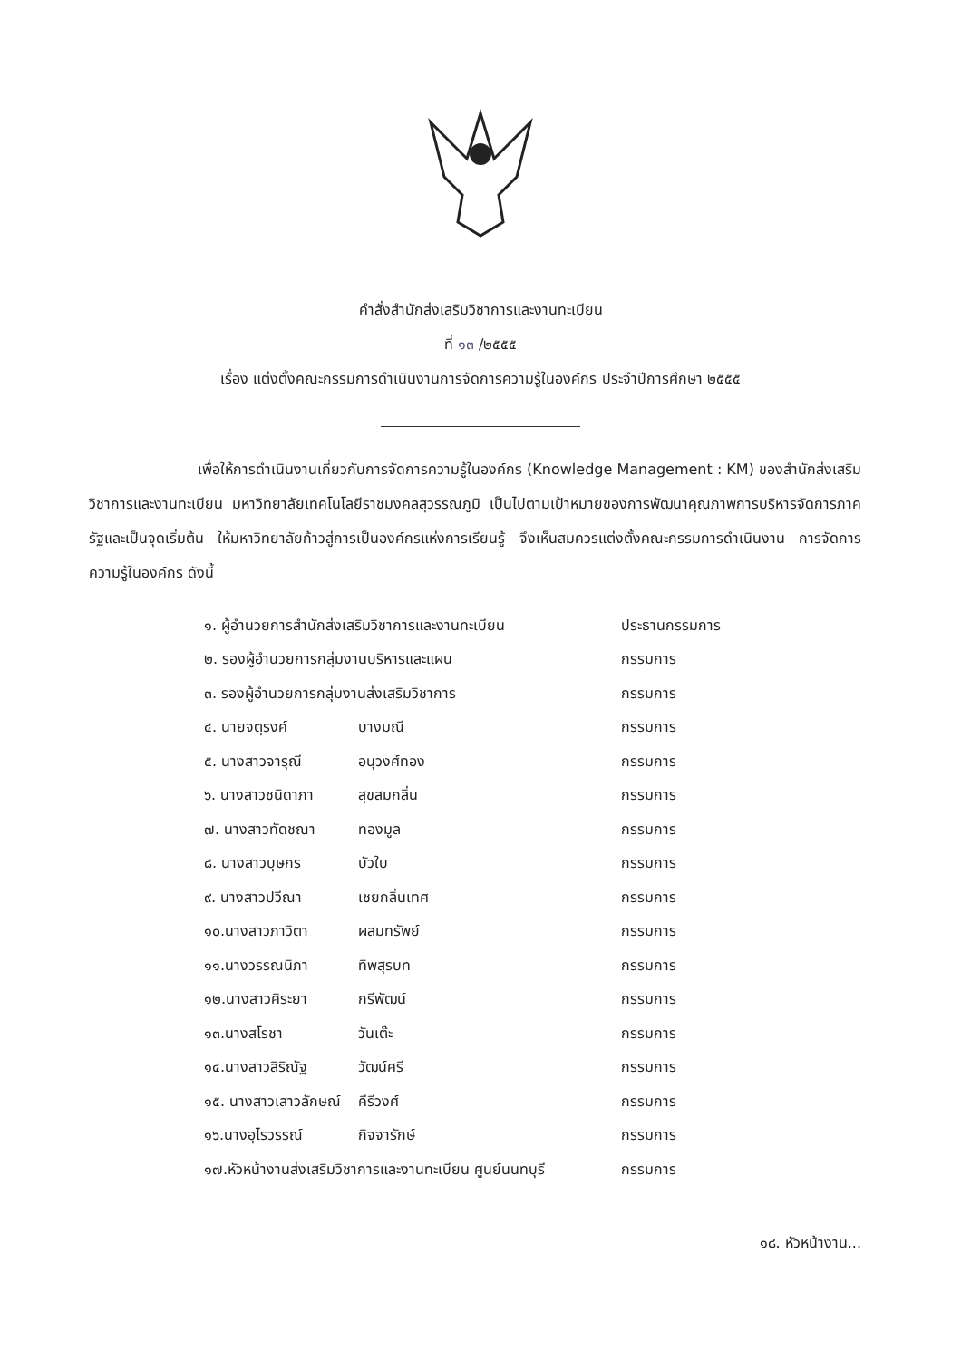คำสั่งสำนักส่งเสริมวิชาการและงานทะเบียน
ที่ ๑๓ /๒๕๕๕
เรื่อง แต่งตั้งคณะกรรมการดำเนินงานการจัดการความรู้ในองค์กร ประจำปีการศึกษา ๒๕๕๕
เพื่อให้การดำเนินงานเกี่ยวกับการจัดการความรู้ในองค์กร (Knowledge Management : KM) ของสำนักส่งเสริมวิชาการและงานทะเบียน มหาวิทยาลัยเทคโนโลยีราชมงคลสุวรรณภูมิ เป็นไปตามเป้าหมายของการพัฒนาคุณภาพการบริหารจัดการภาครัฐและเป็นจุดเริ่มต้น ให้มหาวิทยาลัยก้าวสู่การเป็นองค์กรแห่งการเรียนรู้ จึงเห็นสมควรแต่งตั้งคณะกรรมการดำเนินงาน การจัดการความรู้ในองค์กร ดังนี้
| ๑. ผู้อำนวยการสำนักส่งเสริมวิชาการและงานทะเบียน | | ประธานกรรมการ |
| ๒. รองผู้อำนวยการกลุ่มงานบริหารและแผน | | กรรมการ |
| ๓. รองผู้อำนวยการกลุ่มงานส่งเสริมวิชาการ | | กรรมการ |
| ๔. นายจตุรงค์ | บางมณี | กรรมการ |
| ๕. นางสาวจารุณี | อนุวงศ์ทอง | กรรมการ |
| ๖. นางสาวชนิดาภา | สุขสมกลิ่น | กรรมการ |
| ๗. นางสาวทัดชณา | ทองมูล | กรรมการ |
| ๘. นางสาวบุษกร | บัวใบ | กรรมการ |
| ๙. นางสาวปวีณา | เชยกลิ่นเทศ | กรรมการ |
| ๑๐.นางสาวภาวิตา | ผสมทรัพย์ | กรรมการ |
| ๑๑.นางวรรณนิภา | ทิพสุรบท | กรรมการ |
| ๑๒.นางสาวศิระยา | กรีพัฒน์ | กรรมการ |
| ๑๓.นางสโรชา | วันเต๊ะ | กรรมการ |
| ๑๔.นางสาวสิริณัฐ | วัฒน์ศรี | กรรมการ |
| ๑๕. นางสาวเสาวลักษณ์ | คีรีวงศ์ | กรรมการ |
| ๑๖.นางอุไรวรรณ์ | กิจจารักษ์ | กรรมการ |
| ๑๗.หัวหน้างานส่งเสริมวิชาการและงานทะเบียน ศูนย์นนทบุรี | | กรรมการ |
๑๘. หัวหน้างาน...